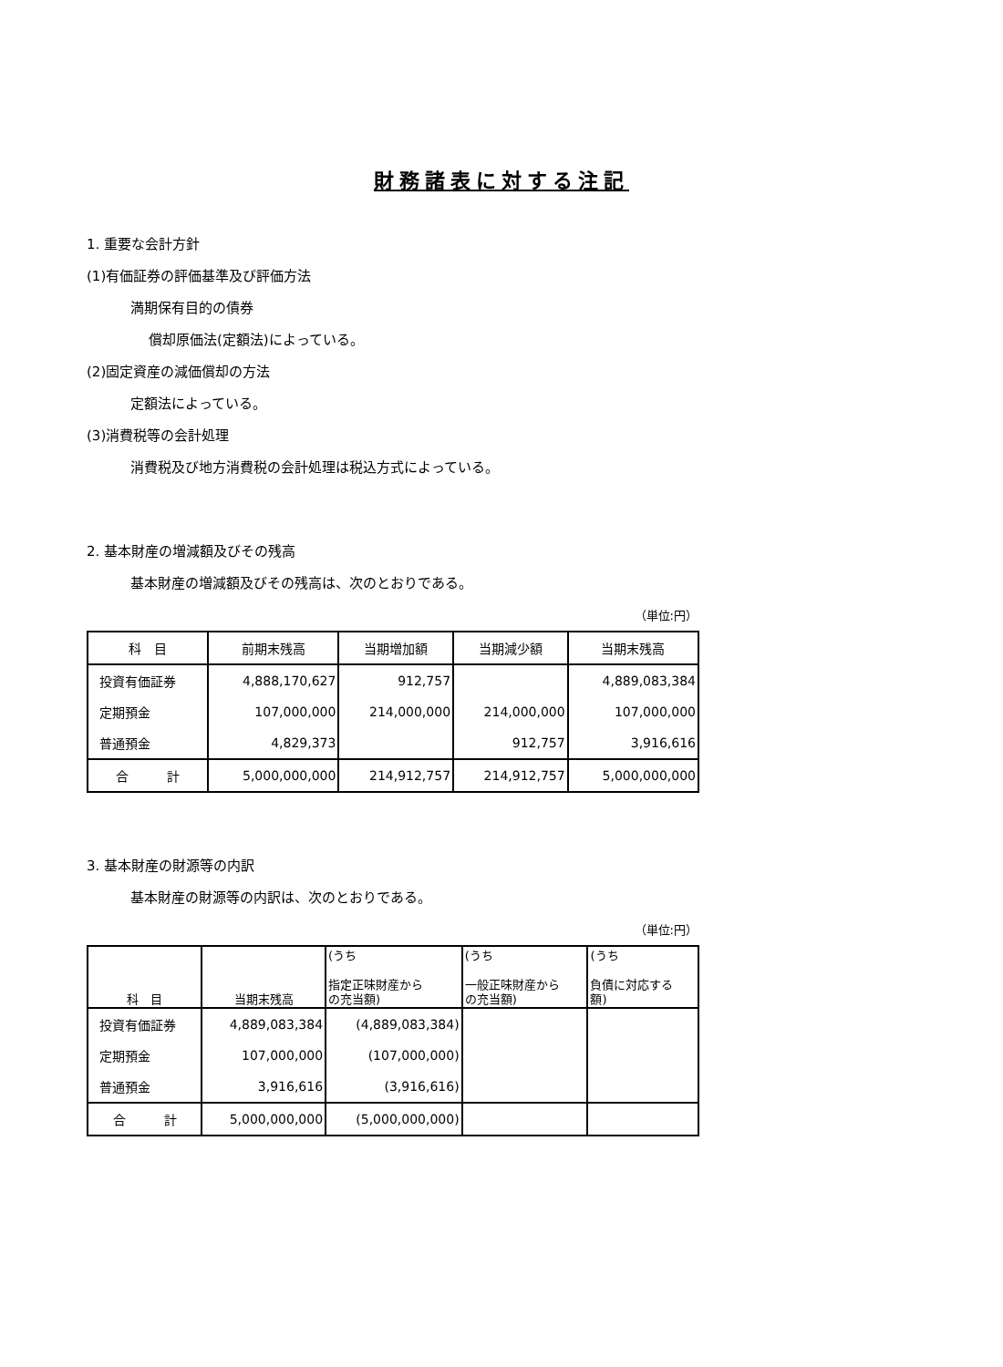財務諸表に対する注記
1. 重要な会計方針
(1)有価証券の評価基準及び評価方法
満期保有目的の債券
償却原価法(定額法)によっている。
(2)固定資産の減価償却の方法
定額法によっている。
(3)消費税等の会計処理
消費税及び地方消費税の会計処理は税込方式によっている。
2. 基本財産の増減額及びその残高
基本財産の増減額及びその残高は、次のとおりである。
（単位:円）
| 科 目 | 前期末残高 | 当期増加額 | 当期減少額 | 当期末残高 |
| --- | --- | --- | --- | --- |
| 投資有価証券 | 4,888,170,627 | 912,757 | | 4,889,083,384 |
| 定期預金 | 107,000,000 | 214,000,000 | 214,000,000 | 107,000,000 |
| 普通預金 | 4,829,373 | | 912,757 | 3,916,616 |
| 合 計 | 5,000,000,000 | 214,912,757 | 214,912,757 | 5,000,000,000 |
3. 基本財産の財源等の内訳
基本財産の財源等の内訳は、次のとおりである。
（単位:円）
| 科 目 | 当期末残高 | (うち 指定正味財産から の充当額) | (うち 一般正味財産から の充当額) | (うち 負債に対応する 額) |
| --- | --- | --- | --- | --- |
| 投資有価証券 | 4,889,083,384 | (4,889,083,384) | | |
| 定期預金 | 107,000,000 | (107,000,000) | | |
| 普通預金 | 3,916,616 | (3,916,616) | | |
| 合 計 | 5,000,000,000 | (5,000,000,000) | | |